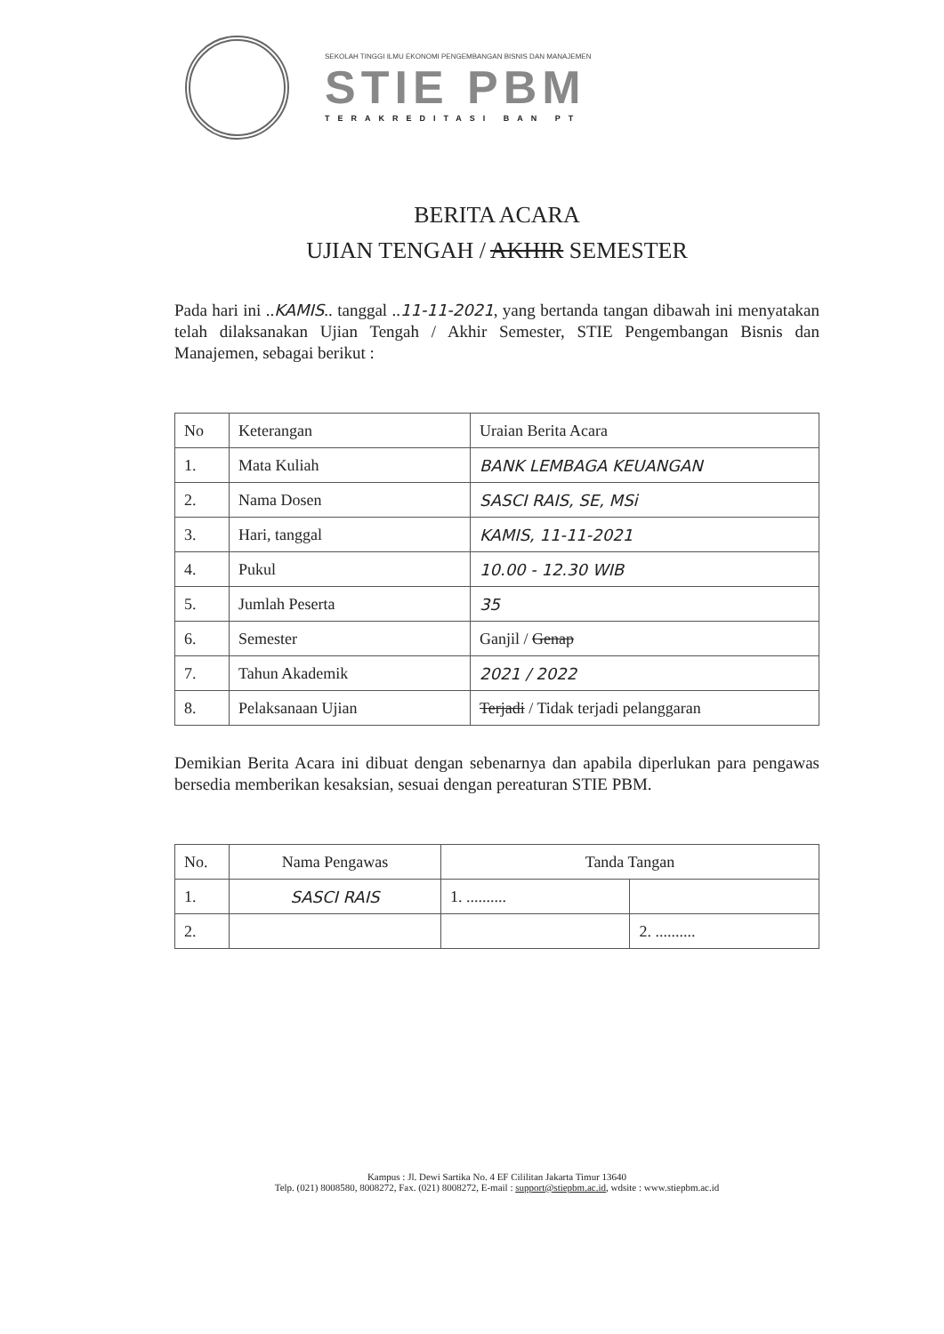SEKOLAH TINGGI ILMU EKONOMI PENGEMBANGAN BISNIS DAN MANAJEMEN
STIE PBM
TERAKREDITASI BAN PT
BERITA ACARA
UJIAN TENGAH / AKHIR SEMESTER
Pada hari ini ..KAMIS.. tanggal ..11-11-2021, yang bertanda tangan dibawah ini menyatakan telah dilaksanakan Ujian Tengah / Akhir Semester, STIE Pengembangan Bisnis dan Manajemen, sebagai berikut :
| No | Keterangan | Uraian Berita Acara |
| --- | --- | --- |
| 1. | Mata Kuliah | BANK LEMBAGA KEUANGAN |
| 2. | Nama Dosen | SASCI RAIS, SE, MSi |
| 3. | Hari, tanggal | KAMIS, 11-11-2021 |
| 4. | Pukul | 10.00 - 12.30 WIB |
| 5. | Jumlah Peserta | 35 |
| 6. | Semester | Ganjil / Genap |
| 7. | Tahun Akademik | 2021 / 2022 |
| 8. | Pelaksanaan Ujian | Terjadi / Tidak terjadi pelanggaran |
Demikian Berita Acara ini dibuat dengan sebenarnya dan apabila diperlukan para pengawas bersedia memberikan kesaksian, sesuai dengan pereaturan STIE PBM.
| No. | Nama Pengawas | Tanda Tangan | |
| --- | --- | --- | --- |
| 1. | SASCI RAIS | 1. .......... | |
| 2. | | | 2. .......... |
Kampus : Jl. Dewi Sartika No. 4 EF Cililitan Jakarta Timur 13640
Telp. (021) 8008580, 8008272, Fax. (021) 8008272, E-mail : support@stiepbm.ac.id, wdsite : www.stiepbm.ac.id